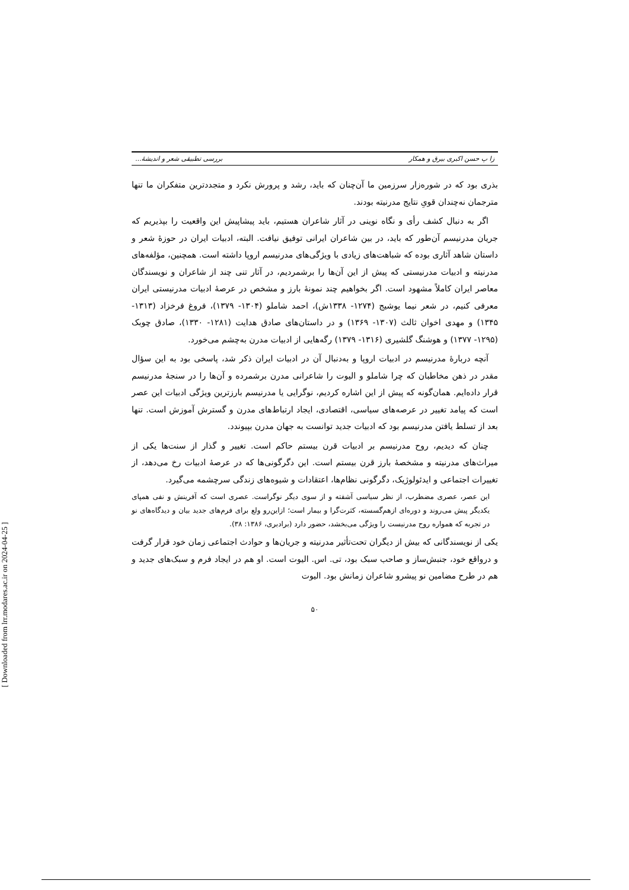[ Downloaded from lrr.modares.ac.ir on 2024-04-25 ]
زا پ حسن اکبری بیرق و همکار بررسی تطبیقی شعر و اندیشهٔ...
بذری بود که در شوره‌زار سرزمین ما آن‌چنان که باید، رشد و پرورش نکرد و متجددترین متفکران ما تنها مترجمان نه‌چندان قویِ نتایج مدرنیته بودند.
اگر به دنبال کشف رأی و نگاه نوینی در آثار شاعران هستیم، باید پیشاپیش این واقعیت را بپذیریم که جریان مدرنیسم آن‌طور که باید، در بین شاعران ایرانی توفیق نیافت. البته، ادبیات ایران در حوزهٔ شعر و داستان شاهد آثاری بوده که شباهت‌های زیادی با ویژگی‌های مدرنیسم اروپا داشته است. همچنین، مؤلفه‌های مدرنیته و ادبیات مدرنیستی که پیش از این آن‌ها را برشمردیم، در آثار تنی چند از شاعران و نویسندگان معاصر ایران کاملاً مشهود است. اگر بخواهیم چند نمونهٔ بارز و مشخص در عرصهٔ ادبیات مدرنیستی ایران معرفی کنیم، در شعر نیما یوشیج (۱۲۷۴- ۱۳۳۸ش)، احمد شاملو (۱۳۰۴- ۱۳۷۹)، فروغ فرخزاد (۱۳۱۳- ۱۳۴۵) و مهدی اخوان ثالث (۱۳۰۷- ۱۳۶۹) و در داستان‌های صادق هدایت (۱۲۸۱- ۱۳۳۰)، صادق چوبک (۱۲۹۵- ۱۳۷۷) و هوشنگ گلشیری (۱۳۱۶- ۱۳۷۹) رگه‌هایی از ادبیات مدرن به‌چشم می‌خورد.
آنچه دربارهٔ مدرنیسم در ادبیات اروپا و به‌دنبال آن در ادبیات ایران ذکر شد، پاسخی بود به این سؤال مقدر در ذهن مخاطبان که چرا شاملو و الیوت را شاعرانی مدرن برشمرده و آن‌ها را در سنجهٔ مدرنیسم قرار داده‌ایم. همان‌گونه که پیش از این اشاره کردیم، نوگرایی یا مدرنیسم بارزترین ویژگی ادبیات این عصر است که پیامد تغییر در عرصه‌های سیاسی، اقتصادی، ایجاد ارتباط‌های مدرن و گسترش آموزش است. تنها بعد از تسلط یافتن مدرنیسم بود که ادبیات جدید توانست به جهان مدرن بپیوندد.
چنان که دیدیم، روح مدرنیسم بر ادبیات قرن بیستم حاکم است. تغییر و گذار از سنت‌ها یکی از میراث‌های مدرنیته و مشخصهٔ بارز قرن بیستم است. این دگرگونی‌ها که در عرصهٔ ادبیات رخ می‌دهد، از تغییرات اجتماعی و ایدئولوژیک، دگرگونی نظام‌ها، اعتقادات و شیوه‌های زندگی سرچشمه می‌گیرد.
این عصر، عصری مضطرب، از نظر سیاسی آشفته و از سوی دیگر نوگراست. عصری است که آفرینش و نفی همپای یکدیگر پیش می‌روند و دوره‌ای ازهم‌گسسته، کثرت‌گرا و بیمار است؛ ازاین‌رو ولع برای فرم‌های جدید بیان و دیدگاه‌های نو در تجربه که همواره روح مدرنیست را ویژگی می‌بخشد، حضور دارد (برادبری، ۱۳۸۶: ۳۸).
یکی از نویسندگانی که بیش از دیگران تحت‌تأثیر مدرنیته و جریان‌ها و حوادث اجتماعی زمان خود قرار گرفت و درواقع خود، جنبش‌ساز و صاحب سبک بود، تی. اس. الیوت است. او هم در ایجاد فرم و سبک‌های جدید و هم در طرح مضامین نو پیشرو شاعران زمانش بود. الیوت
۵۰